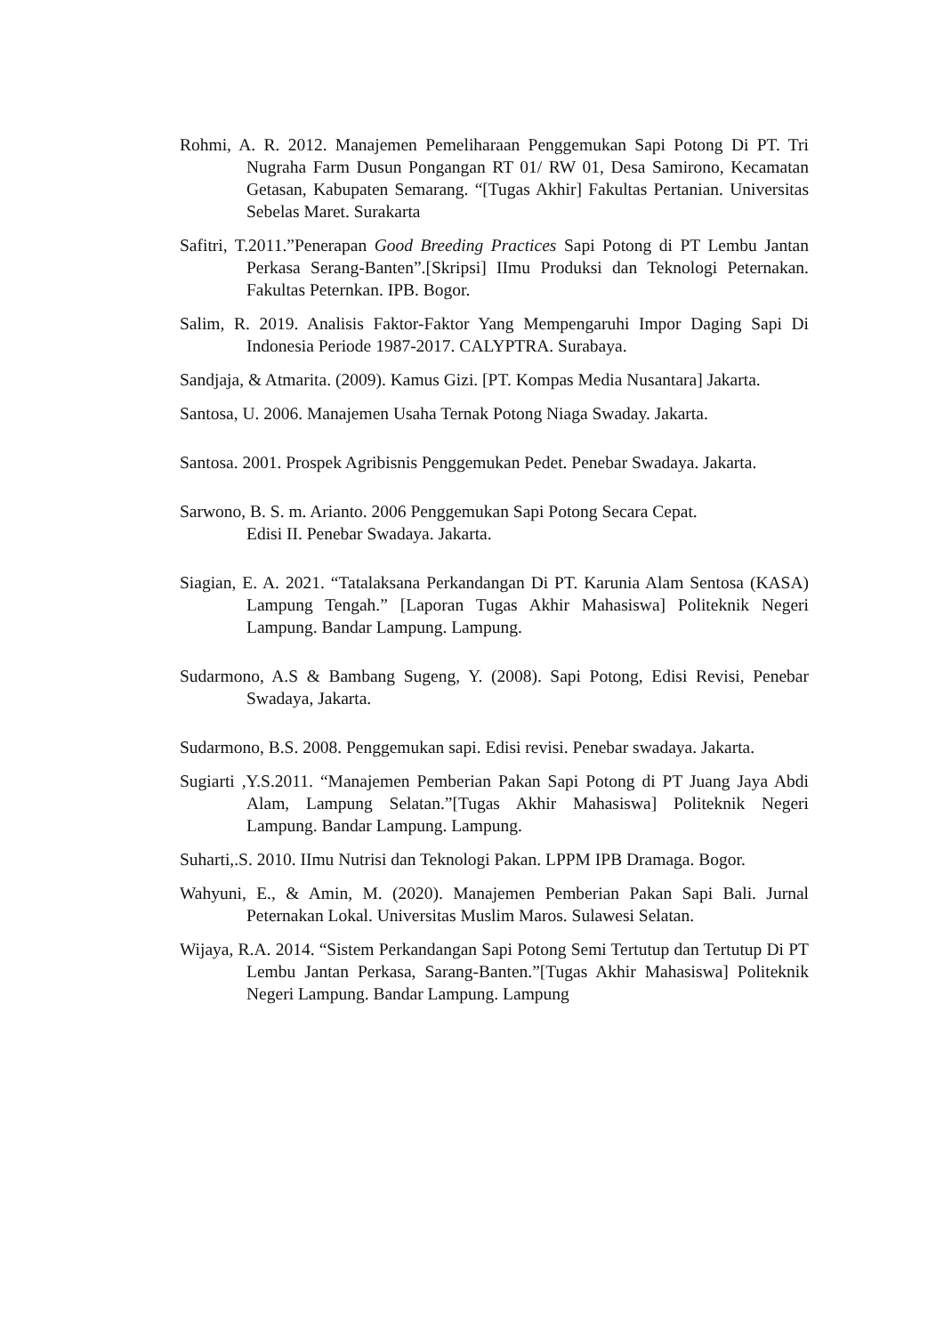Rohmi, A. R. 2012. Manajemen Pemeliharaan Penggemukan Sapi Potong Di PT. Tri Nugraha Farm Dusun Pongangan RT 01/ RW 01, Desa Samirono, Kecamatan Getasan, Kabupaten Semarang. “[Tugas Akhir] Fakultas Pertanian. Universitas Sebelas Maret. Surakarta
Safitri, T.2011.”Penerapan Good Breeding Practices Sapi Potong di PT Lembu Jantan Perkasa Serang-Banten”.[Skripsi] IImu Produksi dan Teknologi Peternakan. Fakultas Peternkan. IPB. Bogor.
Salim, R. 2019. Analisis Faktor-Faktor Yang Mempengaruhi Impor Daging Sapi Di Indonesia Periode 1987-2017. CALYPTRA. Surabaya.
Sandjaja, & Atmarita. (2009). Kamus Gizi. [PT. Kompas Media Nusantara] Jakarta.
Santosa, U. 2006. Manajemen Usaha Ternak Potong Niaga Swaday. Jakarta.
Santosa. 2001. Prospek Agribisnis Penggemukan Pedet. Penebar Swadaya. Jakarta.
Sarwono, B. S. m. Arianto. 2006 Penggemukan Sapi Potong Secara Cepat.
Edisi II. Penebar Swadaya. Jakarta.
Siagian, E. A. 2021. “Tatalaksana Perkandangan Di PT. Karunia Alam Sentosa (KASA) Lampung Tengah.” [Laporan Tugas Akhir Mahasiswa] Politeknik Negeri Lampung. Bandar Lampung. Lampung.
Sudarmono, A.S & Bambang Sugeng, Y. (2008). Sapi Potong, Edisi Revisi, Penebar Swadaya, Jakarta.
Sudarmono, B.S. 2008. Penggemukan sapi. Edisi revisi. Penebar swadaya. Jakarta.
Sugiarti ,Y.S.2011. “Manajemen Pemberian Pakan Sapi Potong di PT Juang Jaya Abdi Alam, Lampung Selatan.”[Tugas Akhir Mahasiswa] Politeknik Negeri Lampung. Bandar Lampung. Lampung.
Suharti,.S. 2010. IImu Nutrisi dan Teknologi Pakan. LPPM IPB Dramaga. Bogor.
Wahyuni, E., & Amin, M. (2020). Manajemen Pemberian Pakan Sapi Bali. Jurnal Peternakan Lokal. Universitas Muslim Maros. Sulawesi Selatan.
Wijaya, R.A. 2014. “Sistem Perkandangan Sapi Potong Semi Tertutup dan Tertutup Di PT Lembu Jantan Perkasa, Sarang-Banten.”[Tugas Akhir Mahasiswa] Politeknik Negeri Lampung. Bandar Lampung. Lampung